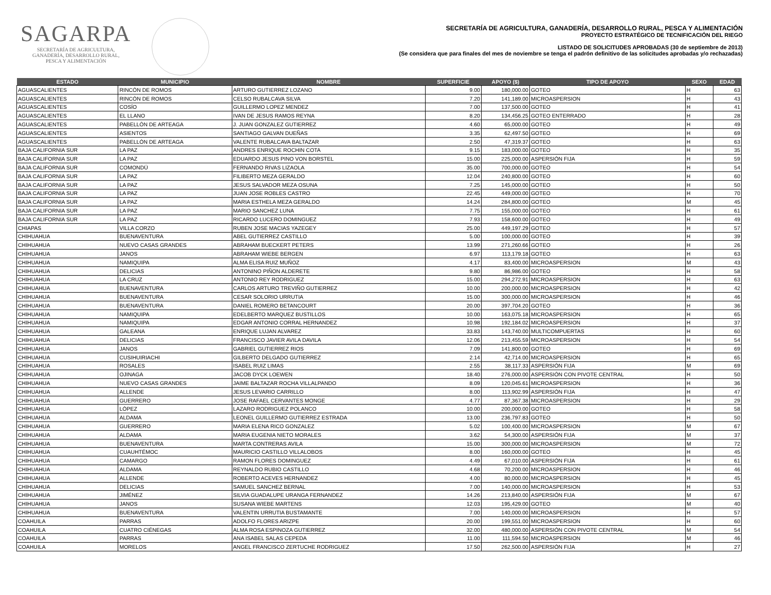SAGARPA
SECRETARÍA DE AGRICULTURA,
GANADERÍA, DESARROLLO RURAL,
PESCA Y ALIMENTACIÓN
SECRETARÍA DE AGRICULTURA, GANADERÍA, DESARROLLO RURAL, PESCA Y ALIMENTACIÓN
PROYECTO ESTRATÉGICO DE TECNIFICACIÓN DEL RIEGO
LISTADO DE SOLICITUDES APROBADAS (30 de septiembre de 2013)
(Se considera que para finales del mes de noviembre se tenga el padrón definitivo de las solicitudes aprobadas y/o rechazadas)
| ESTADO | MUNICIPIO | NOMBRE | SUPERFICIE | APOYO ($) | TIPO DE APOYO | SEXO | EDAD |
| --- | --- | --- | --- | --- | --- | --- | --- |
| AGUASCALIENTES | RINCÓN DE ROMOS | ARTURO GUTIERREZ LOZANO | 9.00 | 180,000.00 | GOTEO | H | 63 |
| AGUASCALIENTES | RINCÓN DE ROMOS | CELSO RUBALCAVA SILVA | 7.20 | 141,189.00 | MICROASPERSION | H | 43 |
| AGUASCALIENTES | COSÍO | GUILLERMO LOPEZ MENDEZ | 7.00 | 137,500.00 | GOTEO | H | 41 |
| AGUASCALIENTES | EL LLANO | IVAN DE JESUS RAMOS REYNA | 8.20 | 134,456.25 | GOTEO ENTERRADO | H | 28 |
| AGUASCALIENTES | PABELLÓN DE ARTEAGA | J. JUAN GONZALEZ GUTIERREZ | 4.60 | 65,000.00 | GOTEO | H | 49 |
| AGUASCALIENTES | ASIENTOS | SANTIAGO GALVAN DUEÑAS | 3.35 | 62,497.50 | GOTEO | H | 69 |
| AGUASCALIENTES | PABELLÓN DE ARTEAGA | VALENTE RUBALCAVA BALTAZAR | 2.50 | 47,319.37 | GOTEO | H | 63 |
| BAJA CALIFORNIA SUR | LA PAZ | ANDRES ENRIQUE ROCHIN COTA | 9.15 | 183,000.00 | GOTEO | H | 35 |
| BAJA CALIFORNIA SUR | LA PAZ | EDUARDO JESUS PINO VON BORSTEL | 15.00 | 225,000.00 | ASPERSIÓN FIJA | H | 59 |
| BAJA CALIFORNIA SUR | COMONDÚ | FERNANDO RIVAS LIZAOLA | 35.00 | 700,000.00 | GOTEO | H | 54 |
| BAJA CALIFORNIA SUR | LA PAZ | FILIBERTO MEZA GERALDO | 12.04 | 240,800.00 | GOTEO | H | 60 |
| BAJA CALIFORNIA SUR | LA PAZ | JESUS SALVADOR MEZA OSUNA | 7.25 | 145,000.00 | GOTEO | H | 50 |
| BAJA CALIFORNIA SUR | LA PAZ | JUAN JOSE ROBLES CASTRO | 22.45 | 449,000.00 | GOTEO | H | 70 |
| BAJA CALIFORNIA SUR | LA PAZ | MARIA ESTHELA MEZA GERALDO | 14.24 | 284,800.00 | GOTEO | M | 45 |
| BAJA CALIFORNIA SUR | LA PAZ | MARIO SANCHEZ LUNA | 7.75 | 155,000.00 | GOTEO | H | 61 |
| BAJA CALIFORNIA SUR | LA PAZ | RICARDO LUCERO DOMINGUEZ | 7.93 | 158,600.00 | GOTEO | H | 49 |
| CHIAPAS | VILLA CORZO | RUBEN JOSE MACIAS YAZEGEY | 25.00 | 449,197.29 | GOTEO | H | 57 |
| CHIHUAHUA | BUENAVENTURA | ABEL GUTIERREZ CASTILLO | 5.00 | 100,000.00 | GOTEO | H | 39 |
| CHIHUAHUA | NUEVO CASAS GRANDES | ABRAHAM BUECKERT PETERS | 13.99 | 271,260.66 | GOTEO | H | 26 |
| CHIHUAHUA | JANOS | ABRAHAM WIEBE BERGEN | 6.97 | 113,179.18 | GOTEO | H | 63 |
| CHIHUAHUA | NAMIQUIPA | ALMA ELISA RUIZ MUÑOZ | 4.17 | 83,400.00 | MICROASPERSION | M | 43 |
| CHIHUAHUA | DELICIAS | ANTONINO PIÑON ALDERETE | 9.80 | 86,986.00 | GOTEO | H | 58 |
| CHIHUAHUA | LA CRUZ | ANTONIO REY RODRIGUEZ | 15.00 | 294,272.91 | MICROASPERSION | H | 63 |
| CHIHUAHUA | BUENAVENTURA | CARLOS ARTURO TREVIÑO GUTIERREZ | 10.00 | 200,000.00 | MICROASPERSION | H | 42 |
| CHIHUAHUA | BUENAVENTURA | CESAR SOLORIO URRUTIA | 15.00 | 300,000.00 | MICROASPERSION | H | 46 |
| CHIHUAHUA | BUENAVENTURA | DANIEL ROMERO BETANCOURT | 20.00 | 397,704.20 | GOTEO | H | 36 |
| CHIHUAHUA | NAMIQUIPA | EDELBERTO MARQUEZ BUSTILLOS | 10.00 | 163,075.18 | MICROASPERSION | H | 65 |
| CHIHUAHUA | NAMIQUIPA | EDGAR ANTONIO CORRAL HERNANDEZ | 10.98 | 192,184.02 | MICROASPERSION | H | 37 |
| CHIHUAHUA | GALEANA | ENRIQUE LUJAN ALVAREZ | 33.83 | 143,740.00 | MULTICOMPUERTAS | H | 60 |
| CHIHUAHUA | DELICIAS | FRANCISCO JAVIER AVILA DAVILA | 12.06 | 213,455.59 | MICROASPERSION | H | 54 |
| CHIHUAHUA | JANOS | GABRIEL GUTIERREZ RIOS | 7.09 | 141,800.00 | GOTEO | H | 69 |
| CHIHUAHUA | CUSIHUIRIACHI | GILBERTO DELGADO GUTIERREZ | 2.14 | 42,714.00 | MICROASPERSION | H | 65 |
| CHIHUAHUA | ROSALES | ISABEL RUIZ LIMAS | 2.55 | 38,117.33 | ASPERSIÓN FIJA | M | 69 |
| CHIHUAHUA | OJINAGA | JACOB DYCK LOEWEN | 18.40 | 276,000.00 | ASPERSIÓN CON PIVOTE CENTRAL | H | 50 |
| CHIHUAHUA | NUEVO CASAS GRANDES | JAIME BALTAZAR ROCHA VILLALPANDO | 8.09 | 120,045.61 | MICROASPERSION | H | 36 |
| CHIHUAHUA | ALLENDE | JESUS LEVARIO CARRILLO | 8.00 | 113,902.99 | ASPERSIÓN FIJA | H | 47 |
| CHIHUAHUA | GUERRERO | JOSE RAFAEL CERVANTES MONGE | 4.77 | 87,367.38 | MICROASPERSION | H | 29 |
| CHIHUAHUA | LÓPEZ | LAZARO RODRIGUEZ POLANCO | 10.00 | 200,000.00 | GOTEO | H | 58 |
| CHIHUAHUA | ALDAMA | LEONEL GUILLERMO GUTIERREZ ESTRADA | 13.00 | 236,797.83 | GOTEO | H | 50 |
| CHIHUAHUA | GUERRERO | MARIA ELENA RICO GONZALEZ | 5.02 | 100,400.00 | MICROASPERSION | M | 67 |
| CHIHUAHUA | ALDAMA | MARIA EUGENIA NIETO MORALES | 3.62 | 54,300.00 | ASPERSIÓN FIJA | M | 37 |
| CHIHUAHUA | BUENAVENTURA | MARTA CONTRERAS AVILA | 15.00 | 300,000.00 | MICROASPERSION | M | 72 |
| CHIHUAHUA | CUAUHTÉMOC | MAURICIO CASTILLO VILLALOBOS | 8.00 | 160,000.00 | GOTEO | H | 45 |
| CHIHUAHUA | CAMARGO | RAMON FLORES DOMINGUEZ | 4.49 | 67,010.00 | ASPERSIÓN FIJA | H | 61 |
| CHIHUAHUA | ALDAMA | REYNALDO RUBIO CASTILLO | 4.68 | 70,200.00 | MICROASPERSION | H | 46 |
| CHIHUAHUA | ALLENDE | ROBERTO ACEVES HERNANDEZ | 4.00 | 80,000.00 | MICROASPERSION | H | 45 |
| CHIHUAHUA | DELICIAS | SAMUEL SANCHEZ BERNAL | 7.00 | 140,000.00 | MICROASPERSION | H | 53 |
| CHIHUAHUA | JIMÉNEZ | SILVIA GUADALUPE URANGA FERNANDEZ | 14.26 | 213,840.00 | ASPERSIÓN FIJA | M | 67 |
| CHIHUAHUA | JANOS | SUSANA WIEBE MARTENS | 12.03 | 195,429.00 | GOTEO | M | 40 |
| CHIHUAHUA | BUENAVENTURA | VALENTIN URRUTIA BUSTAMANTE | 7.00 | 140,000.00 | MICROASPERSION | H | 57 |
| COAHUILA | PARRAS | ADOLFO FLORES ARIZPE | 20.00 | 199,551.00 | MICROASPERSION | H | 60 |
| COAHUILA | CUATRO CIÉNEGAS | ALMA ROSA ESPINOZA GUTIERREZ | 32.00 | 480,000.00 | ASPERSIÓN CON PIVOTE CENTRAL | M | 54 |
| COAHUILA | PARRAS | ANA ISABEL SALAS CEPEDA | 11.00 | 111,594.50 | MICROASPERSION | M | 46 |
| COAHUILA | MORELOS | ANGEL FRANCISCO ZERTUCHE RODRIGUEZ | 17.50 | 262,500.00 | ASPERSIÓN FIJA | H | 27 |